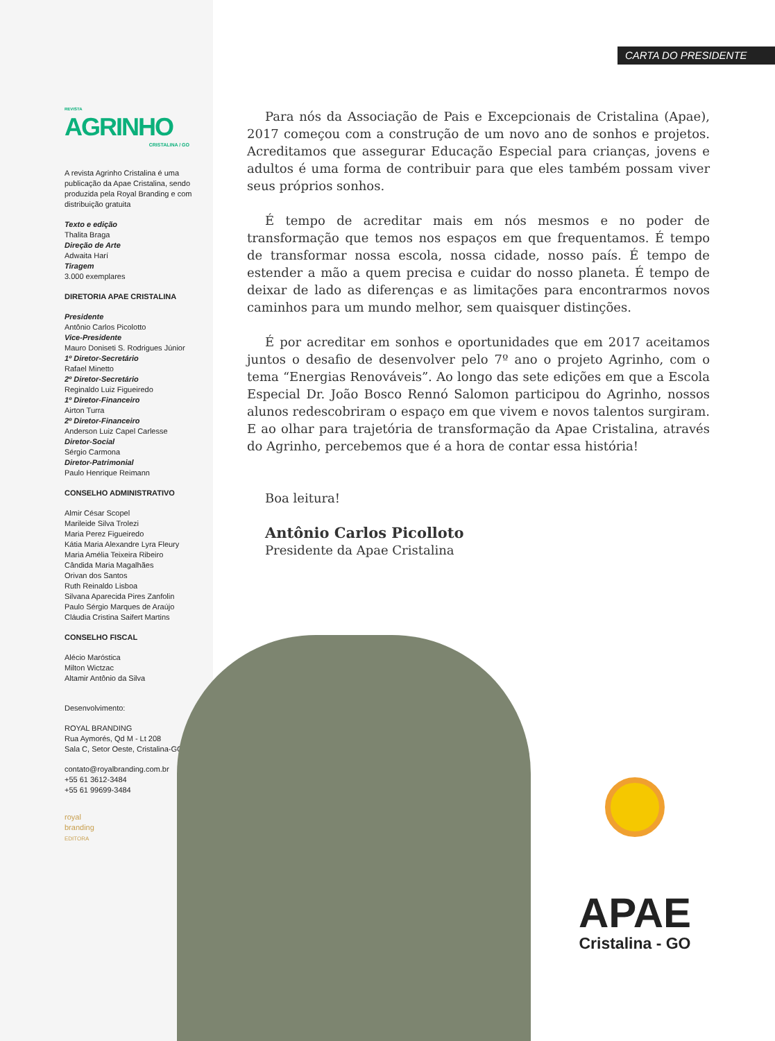REVISTA
AGRINHO
CRISTALINA / GO
A revista Agrinho Cristalina é uma publicação da Apae Cristalina, sendo produzida pela Royal Branding e com distribuição gratuita
Texto e edição
Thalita Braga
Direção de Arte
Adwaita Harí
Tiragem
3.000 exemplares
DIRETORIA APAE CRISTALINA
Presidente
Antônio Carlos Picolotto
Vice-Presidente
Mauro Doniseti S. Rodrigues Júnior
1º Diretor-Secretário
Rafael Minetto
2º Diretor-Secretário
Reginaldo Luiz Figueiredo
1º Diretor-Financeiro
Airton Turra
2º Diretor-Financeiro
Anderson Luiz Capel Carlesse
Diretor-Social
Sérgio Carmona
Diretor-Patrimonial
Paulo Henrique Reimann
CONSELHO ADMINISTRATIVO
Almir César Scopel
Marileide Silva Trolezi
Maria Perez Figueiredo
Kátia Maria Alexandre Lyra Fleury
Maria Amélia Teixeira Ribeiro
Cândida Maria Magalhães
Orivan dos Santos
Ruth Reinaldo Lisboa
Silvana Aparecida Pires Zanfolin
Paulo Sérgio Marques de Araújo
Cláudia Cristina Saifert Martins
CONSELHO FISCAL
Alécio Maróstica
Milton Wictzac
Altamir Antônio da Silva
Desenvolvimento:
ROYAL BRANDING
Rua Aymorés, Qd M - Lt 208
Sala C, Setor Oeste, Cristalina-GO
contato@royalbranding.com.br
+55 61 3612-3484
+55 61 99699-3484
royal
branding
EDITORA
CARTA DO PRESIDENTE
Para nós da Associação de Pais e Excepcionais de Cristalina (Apae), 2017 começou com a construção de um novo ano de sonhos e projetos. Acreditamos que assegurar Educação Especial para crianças, jovens e adultos é uma forma de contribuir para que eles também possam viver seus próprios sonhos.
É tempo de acreditar mais em nós mesmos e no poder de transformação que temos nos espaços em que frequentamos. É tempo de transformar nossa escola, nossa cidade, nosso país. É tempo de estender a mão a quem precisa e cuidar do nosso planeta. É tempo de deixar de lado as diferenças e as limitações para encontrarmos novos caminhos para um mundo melhor, sem quaisquer distinções.
É por acreditar em sonhos e oportunidades que em 2017 aceitamos juntos o desafio de desenvolver pelo 7º ano o projeto Agrinho, com o tema “Energias Renováveis”. Ao longo das sete edições em que a Escola Especial Dr. João Bosco Rennó Salomon participou do Agrinho, nossos alunos redescobriram o espaço em que vivem e novos talentos surgiram. E ao olhar para trajetória de transformação da Apae Cristalina, através do Agrinho, percebemos que é a hora de contar essa história!
Boa leitura!
Antônio Carlos Picolloto
Presidente da Apae Cristalina
APAE
Cristalina - GO